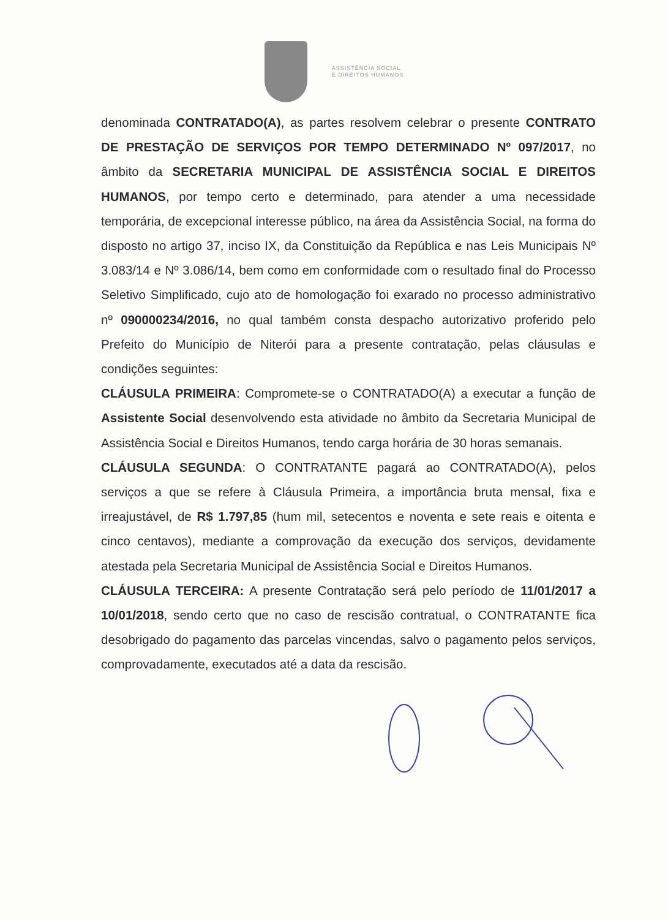ASSISTÊNCIA SOCIAL
E DIREITOS HUMANOS
denominada CONTRATADO(A), as partes resolvem celebrar o presente CONTRATO DE PRESTAÇÃO DE SERVIÇOS POR TEMPO DETERMINADO Nº 097/2017, no âmbito da SECRETARIA MUNICIPAL DE ASSISTÊNCIA SOCIAL E DIREITOS HUMANOS, por tempo certo e determinado, para atender a uma necessidade temporária, de excepcional interesse público, na área da Assistência Social, na forma do disposto no artigo 37, inciso IX, da Constituição da República e nas Leis Municipais Nº 3.083/14 e Nº 3.086/14, bem como em conformidade com o resultado final do Processo Seletivo Simplificado, cujo ato de homologação foi exarado no processo administrativo nº 090000234/2016, no qual também consta despacho autorizativo proferido pelo Prefeito do Município de Niterói para a presente contratação, pelas cláusulas e condições seguintes:
CLÁUSULA PRIMEIRA: Compromete-se o CONTRATADO(A) a executar a função de Assistente Social desenvolvendo esta atividade no âmbito da Secretaria Municipal de Assistência Social e Direitos Humanos, tendo carga horária de 30 horas semanais.
CLÁUSULA SEGUNDA: O CONTRATANTE pagará ao CONTRATADO(A), pelos serviços a que se refere à Cláusula Primeira, a importância bruta mensal, fixa e irreajustável, de R$ 1.797,85 (hum mil, setecentos e noventa e sete reais e oitenta e cinco centavos), mediante a comprovação da execução dos serviços, devidamente atestada pela Secretaria Municipal de Assistência Social e Direitos Humanos.
CLÁUSULA TERCEIRA: A presente Contratação será pelo período de 11/01/2017 a 10/01/2018, sendo certo que no caso de rescisão contratual, o CONTRATANTE fica desobrigado do pagamento das parcelas vincendas, salvo o pagamento pelos serviços, comprovadamente, executados até a data da rescisão.